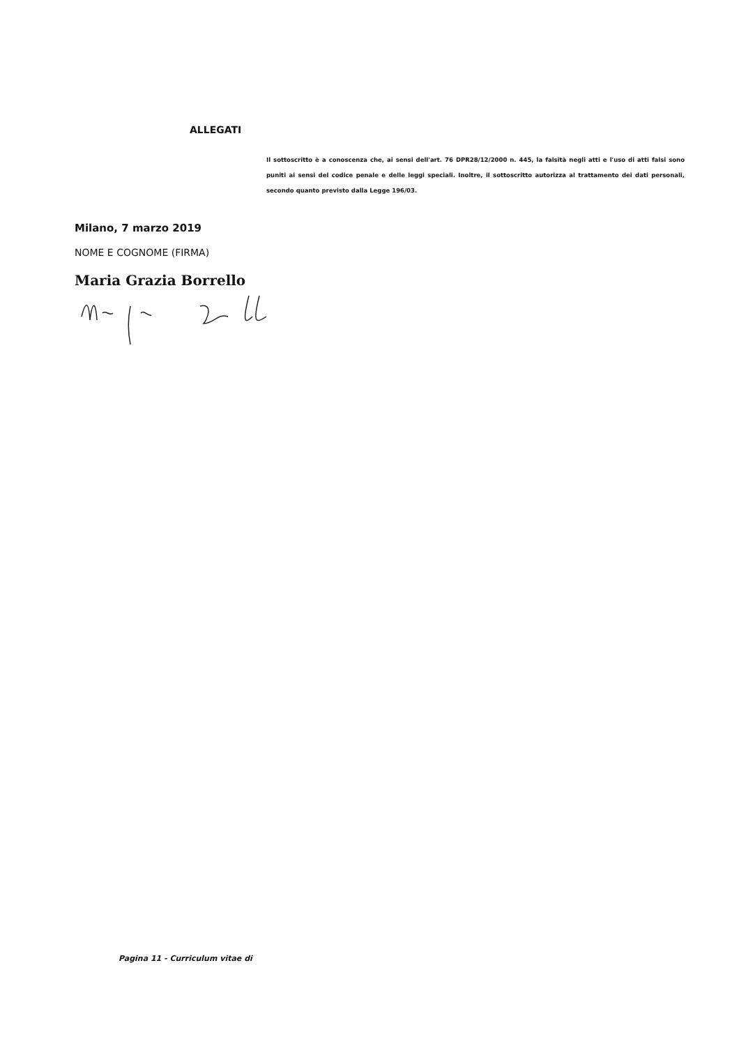ALLEGATI
Il sottoscritto è a conoscenza che, ai sensi dell'art. 76 DPR28/12/2000 n. 445, la falsità negli atti e l'uso di atti falsi sono puniti ai sensi del codice penale e delle leggi speciali. Inoltre, il sottoscritto autorizza al trattamento dei dati personali, secondo quanto previsto dalla Legge 196/03.
Milano, 7 marzo 2019
NOME E COGNOME (FIRMA)
Maria Grazia Borrello
Pagina 11 - Curriculum vitae di